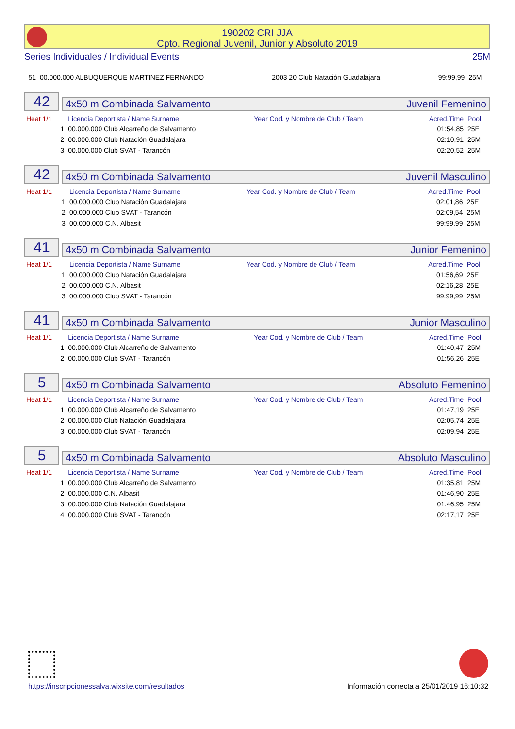190202 CRI JJA
Cpto. Regional Juvenil, Junior y Absoluto 2019
Series Individuales / Individual Events 25M
| 51 | 00.000.000 ALBUQUERQUE MARTINEZ FERNANDO | 2003 20 Club Natación Guadalajara | 99:99,99 | 25M |
42
4x50 m Combinada Salvamento Juvenil Femenino
| Heat 1/1 | Licencia Deportista / Name Surname | Year Cod. y Nombre de Club / Team | Acred.Time | Pool |
| --- | --- | --- | --- | --- |
| 1 | 00.000.000 Club Alcarreño de Salvamento | | 01:54,85 | 25E |
| 2 | 00.000.000 Club Natación Guadalajara | | 02:10,91 | 25M |
| 3 | 00.000.000 Club SVAT - Tarancón | | 02:20,52 | 25M |
42
4x50 m Combinada Salvamento Juvenil Masculino
| Heat 1/1 | Licencia Deportista / Name Surname | Year Cod. y Nombre de Club / Team | Acred.Time | Pool |
| --- | --- | --- | --- | --- |
| 1 | 00.000.000 Club Natación Guadalajara | | 02:01,86 | 25E |
| 2 | 00.000.000 Club SVAT - Tarancón | | 02:09,54 | 25M |
| 3 | 00.000.000 C.N. Albasit | | 99:99,99 | 25M |
41
4x50 m Combinada Salvamento Junior Femenino
| Heat 1/1 | Licencia Deportista / Name Surname | Year Cod. y Nombre de Club / Team | Acred.Time | Pool |
| --- | --- | --- | --- | --- |
| 1 | 00.000.000 Club Natación Guadalajara | | 01:56,69 | 25E |
| 2 | 00.000.000 C.N. Albasit | | 02:16,28 | 25E |
| 3 | 00.000.000 Club SVAT - Tarancón | | 99:99,99 | 25M |
41
4x50 m Combinada Salvamento Junior Masculino
| Heat 1/1 | Licencia Deportista / Name Surname | Year Cod. y Nombre de Club / Team | Acred.Time | Pool |
| --- | --- | --- | --- | --- |
| 1 | 00.000.000 Club Alcarreño de Salvamento | | 01:40,47 | 25M |
| 2 | 00.000.000 Club SVAT - Tarancón | | 01:56,26 | 25E |
5
4x50 m Combinada Salvamento Absoluto Femenino
| Heat 1/1 | Licencia Deportista / Name Surname | Year Cod. y Nombre de Club / Team | Acred.Time | Pool |
| --- | --- | --- | --- | --- |
| 1 | 00.000.000 Club Alcarreño de Salvamento | | 01:47,19 | 25E |
| 2 | 00.000.000 Club Natación Guadalajara | | 02:05,74 | 25E |
| 3 | 00.000.000 Club SVAT - Tarancón | | 02:09,94 | 25E |
5
4x50 m Combinada Salvamento Absoluto Masculino
| Heat 1/1 | Licencia Deportista / Name Surname | Year Cod. y Nombre de Club / Team | Acred.Time | Pool |
| --- | --- | --- | --- | --- |
| 1 | 00.000.000 Club Alcarreño de Salvamento | | 01:35,81 | 25M |
| 2 | 00.000.000 C.N. Albasit | | 01:46,90 | 25E |
| 3 | 00.000.000 Club Natación Guadalajara | | 01:46,95 | 25M |
| 4 | 00.000.000 Club SVAT - Tarancón | | 02:17,17 | 25E |
https://inscripcionessalva.wixsite.com/resultados
Información correcta a 25/01/2019 16:10:32